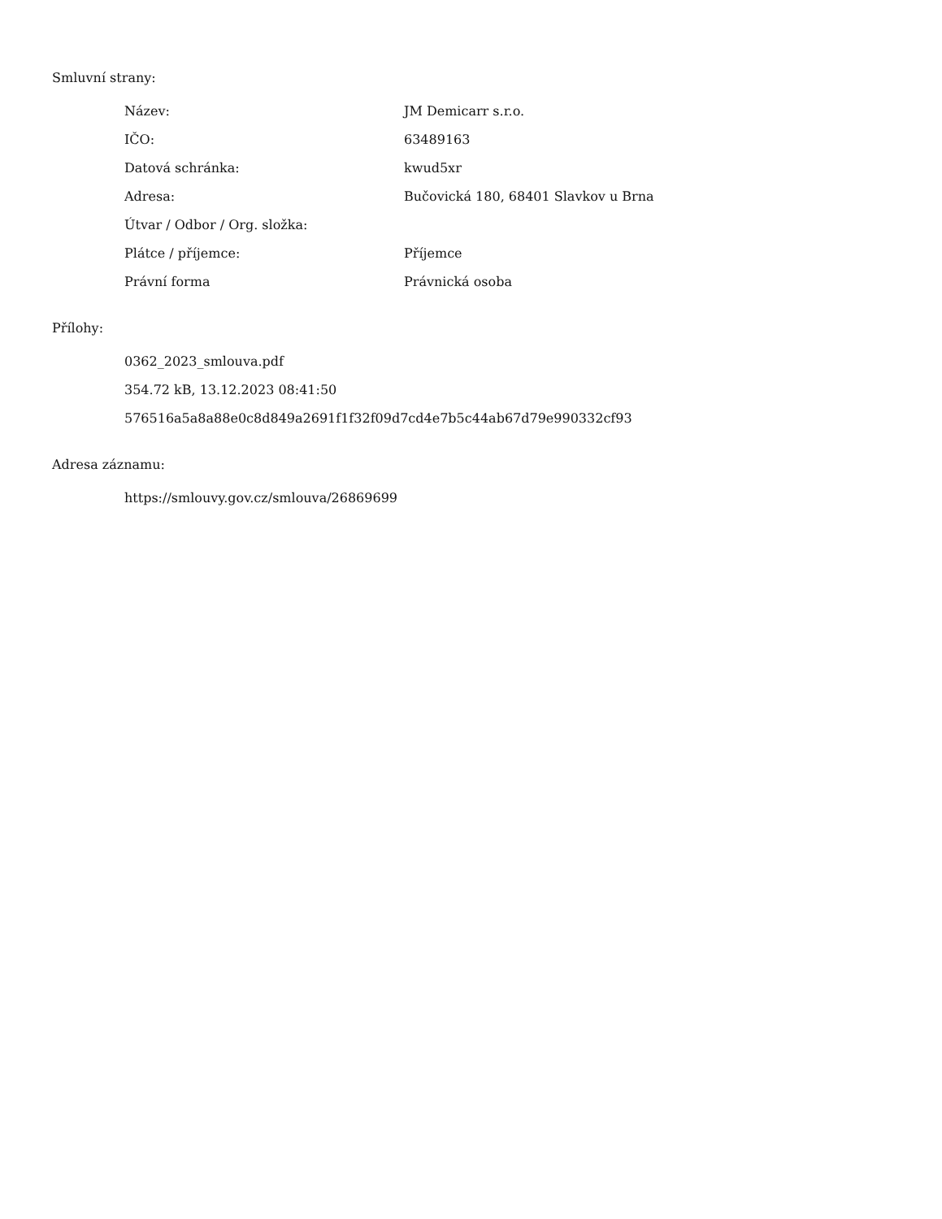Smluvní strany:
| Název: | JM Demicarr s.r.o. |
| IČO: | 63489163 |
| Datová schránka: | kwud5xr |
| Adresa: | Bučovická 180, 68401 Slavkov u Brna |
| Útvar / Odbor / Org. složka: | |
| Plátce / příjemce: | Příjemce |
| Právní forma | Právnická osoba |
Přílohy:
0362_2023_smlouva.pdf
354.72 kB, 13.12.2023 08:41:50
576516a5a8a88e0c8d849a2691f1f32f09d7cd4e7b5c44ab67d79e990332cf93
Adresa záznamu:
https://smlouvy.gov.cz/smlouva/26869699